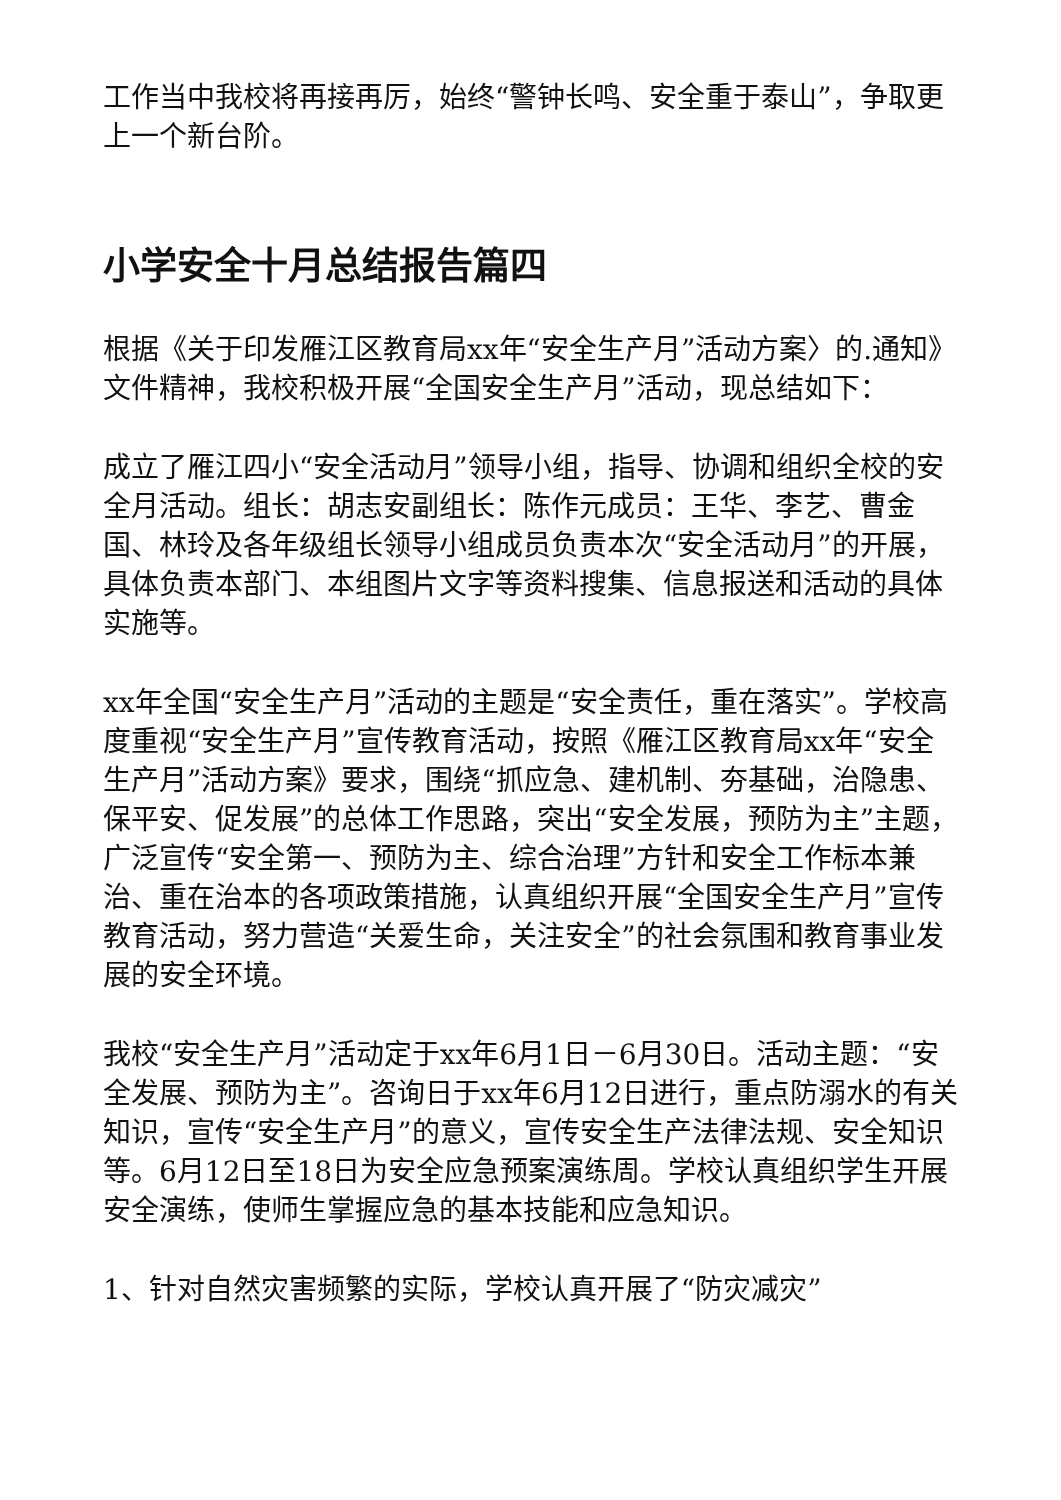工作当中我校将再接再厉，始终“警钟长鸣、安全重于泰山”，争取更上一个新台阶。
小学安全十月总结报告篇四
根据《关于印发雁江区教育局xx年“安全生产月”活动方案〉的.通知》文件精神，我校积极开展“全国安全生产月”活动，现总结如下：
成立了雁江四小“安全活动月”领导小组，指导、协调和组织全校的安全月活动。组长：胡志安副组长：陈作元成员：王华、李艺、曹金国、林玲及各年级组长领导小组成员负责本次“安全活动月”的开展，具体负责本部门、本组图片文字等资料搜集、信息报送和活动的具体实施等。
xx年全国“安全生产月”活动的主题是“安全责任，重在落实”。学校高度重视“安全生产月”宣传教育活动，按照《雁江区教育局xx年“安全生产月”活动方案》要求，围绕“抓应急、建机制、夯基础，治隐患、保平安、促发展”的总体工作思路，突出“安全发展，预防为主”主题，广泛宣传“安全第一、预防为主、综合治理”方针和安全工作标本兼治、重在治本的各项政策措施，认真组织开展“全国安全生产月”宣传教育活动，努力营造“关爱生命，关注安全”的社会氛围和教育事业发展的安全环境。
我校“安全生产月”活动定于xx年6月1日－6月30日。活动主题：“安全发展、预防为主”。咨询日于xx年6月12日进行，重点防溺水的有关知识，宣传“安全生产月”的意义，宣传安全生产法律法规、安全知识等。6月12日至18日为安全应急预案演练周。学校认真组织学生开展安全演练，使师生掌握应急的基本技能和应急知识。
1、针对自然灾害频繁的实际，学校认真开展了“防灾减灾”